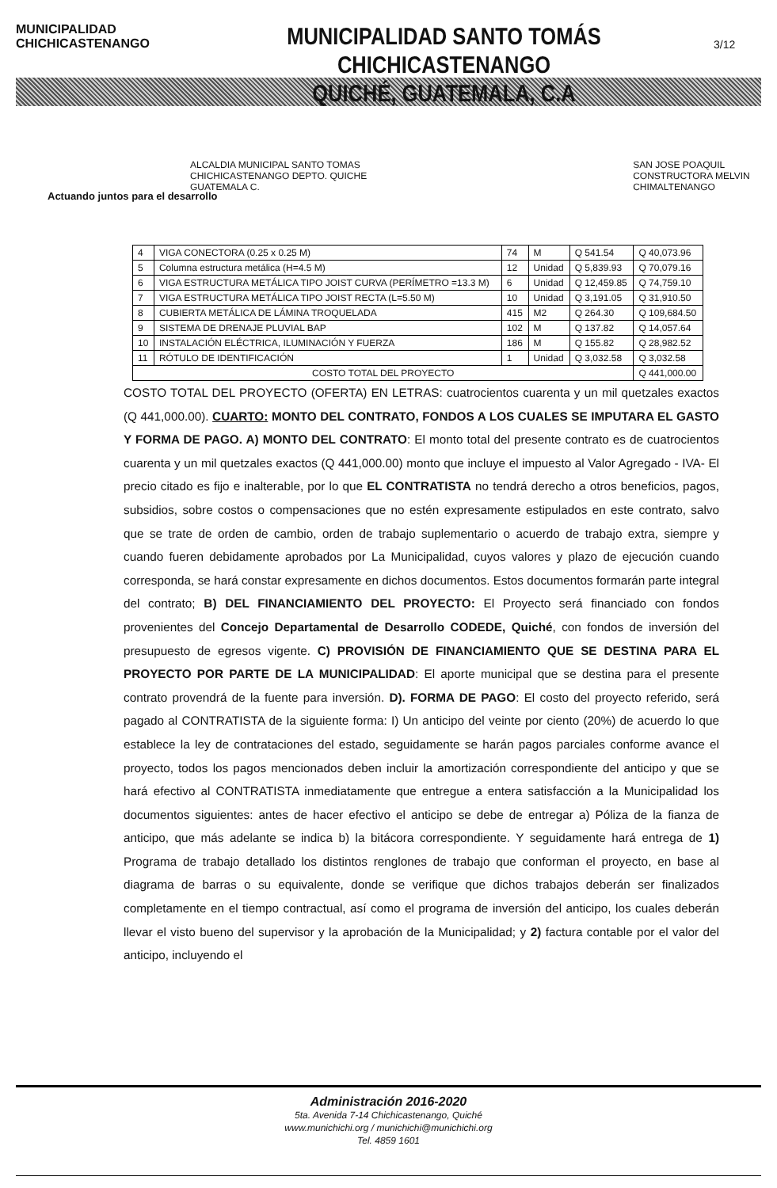MUNICIPALIDAD CHICHICASTENANGO
MUNICIPALIDAD SANTO TOMÁS CHICHICASTENANGO
QUICHÉ, GUATEMALA, C.A
3/12
ALCALDIA MUNICIPAL SANTO TOMAS CHICHICASTENANGO DEPTO. QUICHE GUATEMALA C. SAN JOSE POAQUIL CONSTRUCTORA MELVIN CHIMALTENANGO
Actuando juntos para el desarrollo
| 4 | VIGA CONECTORA (0.25 x 0.25 M) | 74 | M | Q 541.54 | Q 40,073.96 |
| 5 | Columna estructura metálica (H=4.5 M) | 12 | Unidad | Q 5,839.93 | Q 70,079.16 |
| 6 | VIGA ESTRUCTURA METÁLICA TIPO JOIST CURVA (PERÍMETRO =13.3 M) | 6 | Unidad | Q 12,459.85 | Q 74,759.10 |
| 7 | VIGA ESTRUCTURA METÁLICA TIPO JOIST RECTA (L=5.50 M) | 10 | Unidad | Q 3,191.05 | Q 31,910.50 |
| 8 | CUBIERTA METÁLICA DE LÁMINA TROQUELADA | 415 | M2 | Q 264.30 | Q 109,684.50 |
| 9 | SISTEMA DE DRENAJE PLUVIAL BAP | 102 | M | Q 137.82 | Q 14,057.64 |
| 10 | INSTALACIÓN ELÉCTRICA, ILUMINACIÓN Y FUERZA | 186 | M | Q 155.82 | Q 28,982.52 |
| 11 | RÓTULO DE IDENTIFICACIÓN | 1 | Unidad | Q 3,032.58 | Q 3,032.58 |
| COSTO TOTAL DEL PROYECTO | | | | | Q 441,000.00 |
COSTO TOTAL DEL PROYECTO (OFERTA) EN LETRAS: cuatrocientos cuarenta y un mil quetzales exactos (Q 441,000.00). CUARTO: MONTO DEL CONTRATO, FONDOS A LOS CUALES SE IMPUTARA EL GASTO Y FORMA DE PAGO. A) MONTO DEL CONTRATO: El monto total del presente contrato es de cuatrocientos cuarenta y un mil quetzales exactos (Q 441,000.00) monto que incluye el impuesto al Valor Agregado - IVA- El precio citado es fijo e inalterable, por lo que EL CONTRATISTA no tendrá derecho a otros beneficios, pagos, subsidios, sobre costos o compensaciones que no estén expresamente estipulados en este contrato, salvo que se trate de orden de cambio, orden de trabajo suplementario o acuerdo de trabajo extra, siempre y cuando fueren debidamente aprobados por La Municipalidad, cuyos valores y plazo de ejecución cuando corresponda, se hará constar expresamente en dichos documentos. Estos documentos formarán parte integral del contrato; B) DEL FINANCIAMIENTO DEL PROYECTO: El Proyecto será financiado con fondos provenientes del Concejo Departamental de Desarrollo CODEDE, Quiché, con fondos de inversión del presupuesto de egresos vigente. C) PROVISIÓN DE FINANCIAMIENTO QUE SE DESTINA PARA EL PROYECTO POR PARTE DE LA MUNICIPALIDAD: El aporte municipal que se destina para el presente contrato provendrá de la fuente para inversión. D). FORMA DE PAGO: El costo del proyecto referido, será pagado al CONTRATISTA de la siguiente forma: I) Un anticipo del veinte por ciento (20%) de acuerdo lo que establece la ley de contrataciones del estado, seguidamente se harán pagos parciales conforme avance el proyecto, todos los pagos mencionados deben incluir la amortización correspondiente del anticipo y que se hará efectivo al CONTRATISTA inmediatamente que entregue a entera satisfacción a la Municipalidad los documentos siguientes: antes de hacer efectivo el anticipo se debe de entregar a) Póliza de la fianza de anticipo, que más adelante se indica b) la bitácora correspondiente. Y seguidamente hará entrega de 1) Programa de trabajo detallado los distintos renglones de trabajo que conforman el proyecto, en base al diagrama de barras o su equivalente, donde se verifique que dichos trabajos deberán ser finalizados completamente en el tiempo contractual, así como el programa de inversión del anticipo, los cuales deberán llevar el visto bueno del supervisor y la aprobación de la Municipalidad; y 2) factura contable por el valor del anticipo, incluyendo el
Administración 2016-2020
5ta. Avenida 7-14 Chichicastenango, Quiché
www.munichichi.org / munichichi@munichichi.org
Tel. 4859 1601